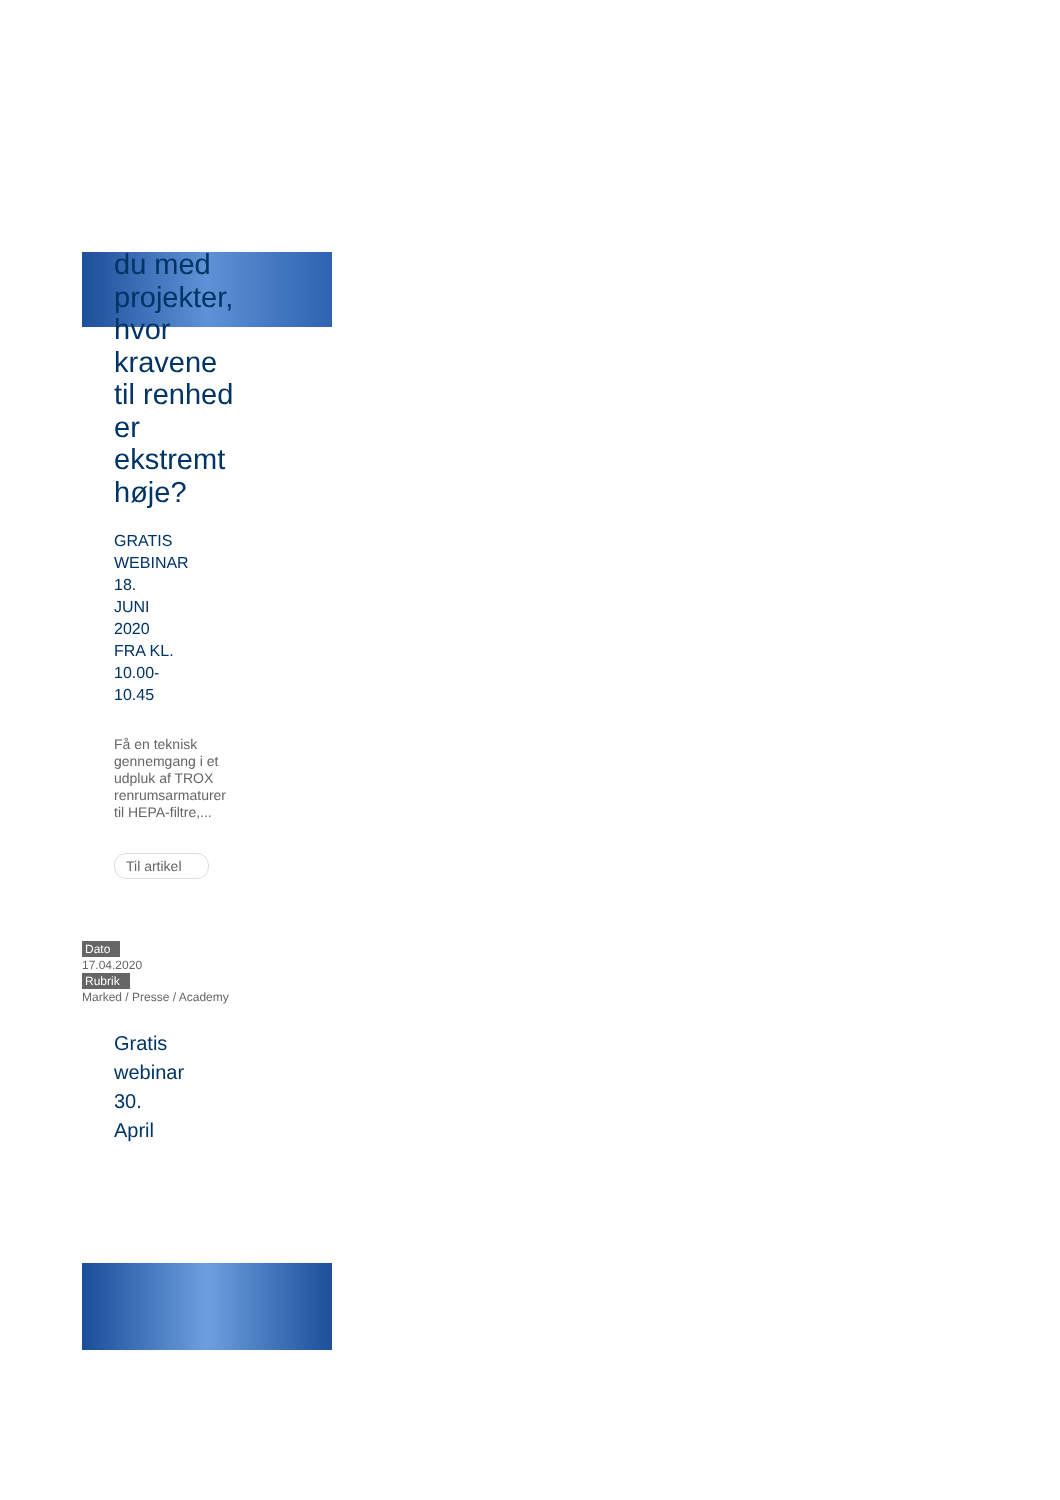du med projekter, hvor kravene til renhed er ekstremt høje?
GRATIS WEBINAR 18. JUNI 2020 FRA KL. 10.00-10.45
Få en teknisk gennemgang i et udpluk af TROX renrumsarmaturer til HEPA-filtre,...
Til artikel
Dato
17.04.2020
Rubrik
Marked / Presse / Academy
Gratis webinar 30. April